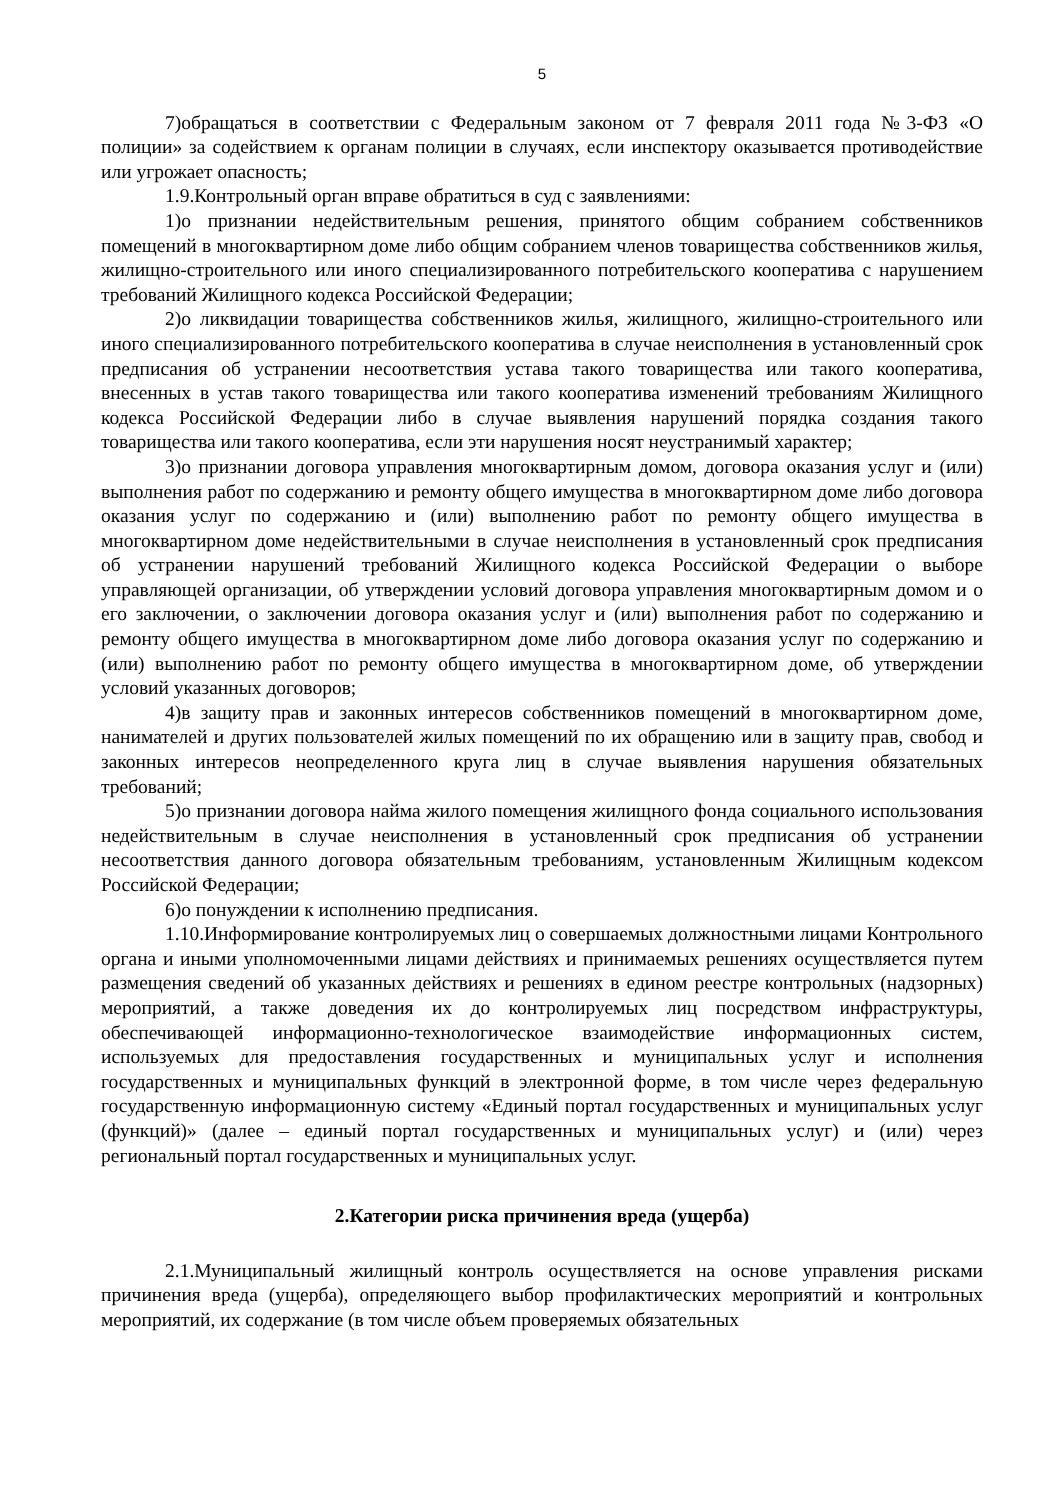5
7)обращаться в соответствии с Федеральным законом от 7 февраля 2011 года №3-ФЗ «О полиции» за содействием к органам полиции в случаях, если инспектору оказывается противодействие или угрожает опасность;
1.9.Контрольный орган вправе обратиться в суд с заявлениями:
1)о признании недействительным решения, принятого общим собранием собственников помещений в многоквартирном доме либо общим собранием членов товарищества собственников жилья, жилищно-строительного или иного специализированного потребительского кооператива с нарушением требований Жилищного кодекса Российской Федерации;
2)о ликвидации товарищества собственников жилья, жилищного, жилищно-строительного или иного специализированного потребительского кооператива в случае неисполнения в установленный срок предписания об устранении несоответствия устава такого товарищества или такого кооператива, внесенных в устав такого товарищества или такого кооператива изменений требованиям Жилищного кодекса Российской Федерации либо в случае выявления нарушений порядка создания такого товарищества или такого кооператива, если эти нарушения носят неустранимый характер;
3)о признании договора управления многоквартирным домом, договора оказания услуг и (или) выполнения работ по содержанию и ремонту общего имущества в многоквартирном доме либо договора оказания услуг по содержанию и (или) выполнению работ по ремонту общего имущества в многоквартирном доме недействительными в случае неисполнения в установленный срок предписания об устранении нарушений требований Жилищного кодекса Российской Федерации о выборе управляющей организации, об утверждении условий договора управления многоквартирным домом и о его заключении, о заключении договора оказания услуг и (или) выполнения работ по содержанию и ремонту общего имущества в многоквартирном доме либо договора оказания услуг по содержанию и (или) выполнению работ по ремонту общего имущества в многоквартирном доме, об утверждении условий указанных договоров;
4)в защиту прав и законных интересов собственников помещений в многоквартирном доме, нанимателей и других пользователей жилых помещений по их обращению или в защиту прав, свобод и законных интересов неопределенного круга лиц в случае выявления нарушения обязательных требований;
5)о признании договора найма жилого помещения жилищного фонда социального использования недействительным в случае неисполнения в установленный срок предписания об устранении несоответствия данного договора обязательным требованиям, установленным Жилищным кодексом Российской Федерации;
6)о понуждении к исполнению предписания.
1.10.Информирование контролируемых лиц о совершаемых должностными лицами Контрольного органа и иными уполномоченными лицами действиях и принимаемых решениях осуществляется путем размещения сведений об указанных действиях и решениях в едином реестре контрольных (надзорных) мероприятий, а также доведения их до контролируемых лиц посредством инфраструктуры, обеспечивающей информационно-технологическое взаимодействие информационных систем, используемых для предоставления государственных и муниципальных услуг и исполнения государственных и муниципальных функций в электронной форме, в том числе через федеральную государственную информационную систему «Единый портал государственных и муниципальных услуг (функций)» (далее – единый портал государственных и муниципальных услуг) и (или) через региональный портал государственных и муниципальных услуг.
2.Категории риска причинения вреда (ущерба)
2.1.Муниципальный жилищный контроль осуществляется на основе управления рисками причинения вреда (ущерба), определяющего выбор профилактических мероприятий и контрольных мероприятий, их содержание (в том числе объем проверяемых обязательных